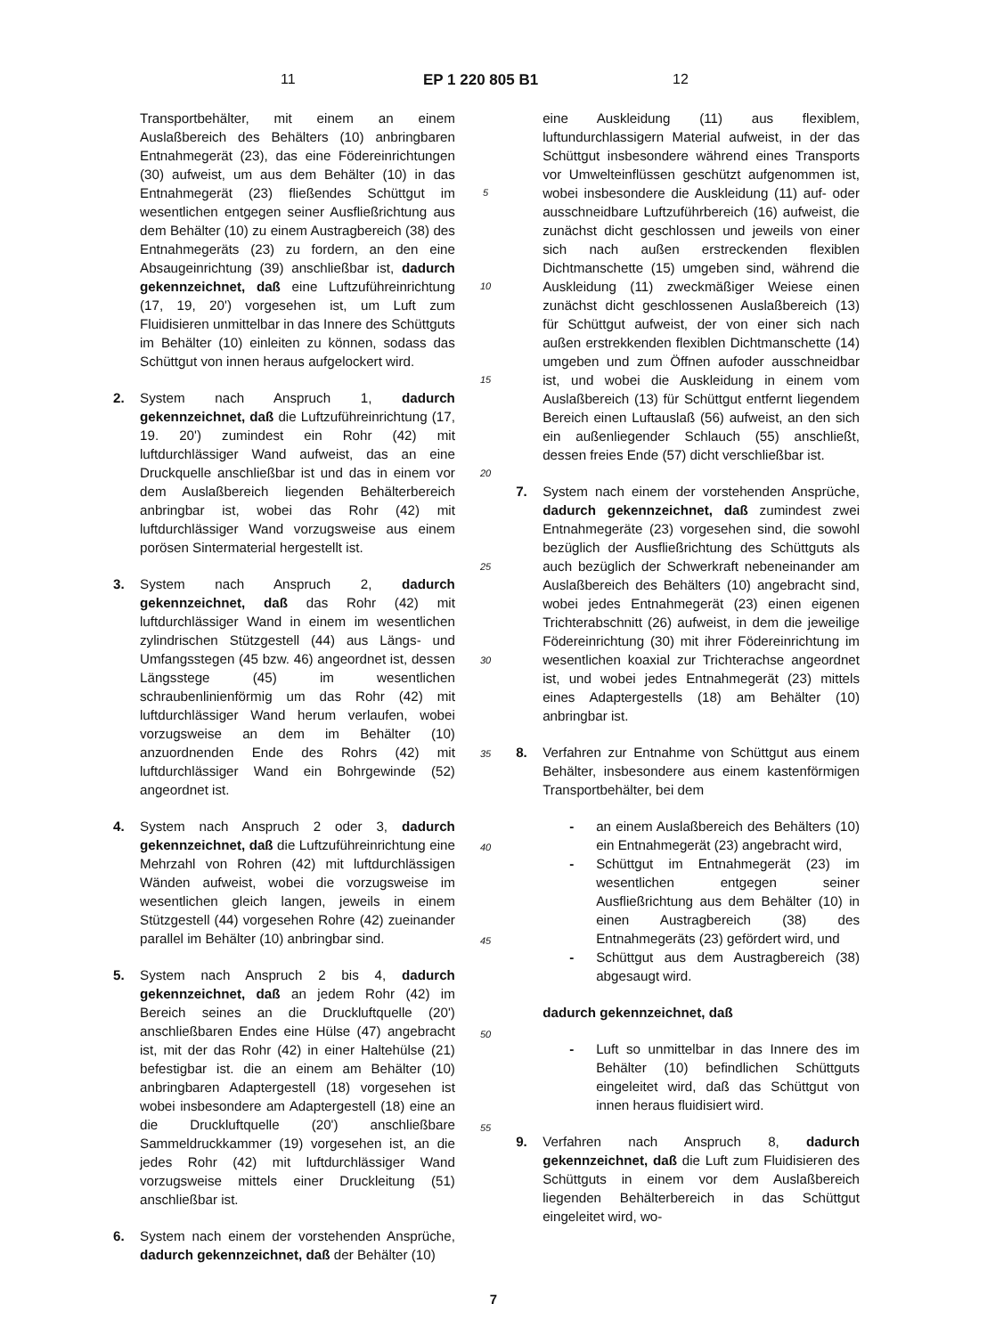11 EP 1 220 805 B1 12
Transportbehälter, mit einem an einem Auslaßbereich des Behälters (10) anbringbaren Entnahmegerät (23), das eine Födereinrichtungen (30) aufweist, um aus dem Behälter (10) in das Entnahmegerät (23) fließendes Schüttgut im wesentlichen entgegen seiner Ausfließrichtung aus dem Behälter (10) zu einem Austragbereich (38) des Entnahmegeräts (23) zu fordern, an den eine Absaugeinrichtung (39) anschließbar ist, dadurch gekennzeichnet, daß eine Luftzuführeinrichtung (17, 19, 20') vorgesehen ist, um Luft zum Fluidisieren unmittelbar in das Innere des Schüttguts im Behälter (10) einleiten zu können, sodass das Schüttgut von innen heraus aufgelockert wird.
2. System nach Anspruch 1, dadurch gekennzeichnet, daß die Luftzuführeinrichtung (17, 19. 20') zumindest ein Rohr (42) mit luftdurchlässiger Wand aufweist, das an eine Druckquelle anschließbar ist und das in einem vor dem Auslaßbereich liegenden Behälterbereich anbringbar ist, wobei das Rohr (42) mit luftdurchlässiger Wand vorzugsweise aus einem porösen Sintermaterial hergestellt ist.
3. System nach Anspruch 2, dadurch gekennzeichnet, daß das Rohr (42) mit luftdurchlässiger Wand in einem im wesentlichen zylindrischen Stützgestell (44) aus Längs- und Umfangsstegen (45 bzw. 46) angeordnet ist, dessen Längsstege (45) im wesentlichen schraubenlinienförmig um das Rohr (42) mit luftdurchlässiger Wand herum verlaufen, wobei vorzugsweise an dem im Behälter (10) anzuordnenden Ende des Rohrs (42) mit luftdurchlässiger Wand ein Bohrgewinde (52) angeordnet ist.
4. System nach Anspruch 2 oder 3, dadurch gekennzeichnet, daß die Luftzuführeinrichtung eine Mehrzahl von Rohren (42) mit luftdurchlässigen Wänden aufweist, wobei die vorzugsweise im wesentlichen gleich langen, jeweils in einem Stützgestell (44) vorgesehen Rohre (42) zueinander parallel im Behälter (10) anbringbar sind.
5. System nach Anspruch 2 bis 4, dadurch gekennzeichnet, daß an jedem Rohr (42) im Bereich seines an die Druckluftquelle (20') anschließbaren Endes eine Hülse (47) angebracht ist, mit der das Rohr (42) in einer Haltehülse (21) befestigbar ist. die an einem am Behälter (10) anbringbaren Adaptergestell (18) vorgesehen ist wobei insbesondere am Adaptergestell (18) eine an die Druckluftquelle (20') anschließbare Sammeldruckkammer (19) vorgesehen ist, an die jedes Rohr (42) mit luftdurchlässiger Wand vorzugsweise mittels einer Druckleitung (51) anschließbar ist.
6. System nach einem der vorstehenden Ansprüche, dadurch gekennzeichnet, daß der Behälter (10)
5
10
15
20
25
30
35
40
45
50
55
eine Auskleidung (11) aus flexiblem, luftundurchlassigern Material aufweist, in der das Schüttgut insbesondere während eines Transports vor Umwelteinflüssen geschützt aufgenommen ist, wobei insbesondere die Auskleidung (11) auf- oder ausschneidbare Luftzuführbereich (16) aufweist, die zunächst dicht geschlossen und jeweils von einer sich nach außen erstreckenden flexiblen Dichtmanschette (15) umgeben sind, während die Auskleidung (11) zweckmäßiger Weiese einen zunächst dicht geschlossenen Auslaßbereich (13) für Schüttgut aufweist, der von einer sich nach außen erstrekkenden flexiblen Dichtmanschette (14) umgeben und zum Öffnen aufoder ausschneidbar ist, und wobei die Auskleidung in einem vom Auslaßbereich (13) für Schüttgut entfernt liegendem Bereich einen Luftauslaß (56) aufweist, an den sich ein außenliegender Schlauch (55) anschließt, dessen freies Ende (57) dicht verschließbar ist.
7. System nach einem der vorstehenden Ansprüche, dadurch gekennzeichnet, daß zumindest zwei Entnahmegeräte (23) vorgesehen sind, die sowohl bezüglich der Ausfließrichtung des Schüttguts als auch bezüglich der Schwerkraft nebeneinander am Auslaßbereich des Behälters (10) angebracht sind, wobei jedes Entnahmegerät (23) einen eigenen Trichterabschnitt (26) aufweist, in dem die jeweilige Födereinrichtung (30) mit ihrer Födereinrichtung im wesentlichen koaxial zur Trichterachse angeordnet ist, und wobei jedes Entnahmegerät (23) mittels eines Adaptergestells (18) am Behälter (10) anbringbar ist.
8. Verfahren zur Entnahme von Schüttgut aus einem Behälter, insbesondere aus einem kastenförmigen Transportbehälter, bei dem
- an einem Auslaßbereich des Behälters (10) ein Entnahmegerät (23) angebracht wird,
- Schüttgut im Entnahmegerät (23) im wesentlichen entgegen seiner Ausfließrichtung aus dem Behälter (10) in einen Austragbereich (38) des Entnahmegeräts (23) gefördert wird, und
- Schüttgut aus dem Austragbereich (38) abgesaugt wird.
dadurch gekennzeichnet, daß
- Luft so unmittelbar in das Innere des im Behälter (10) befindlichen Schüttguts eingeleitet wird, daß das Schüttgut von innen heraus fluidisiert wird.
9. Verfahren nach Anspruch 8, dadurch gekennzeichnet, daß die Luft zum Fluidisieren des Schüttguts in einem vor dem Auslaßbereich liegenden Behälterbereich in das Schüttgut eingeleitet wird, wo-
7